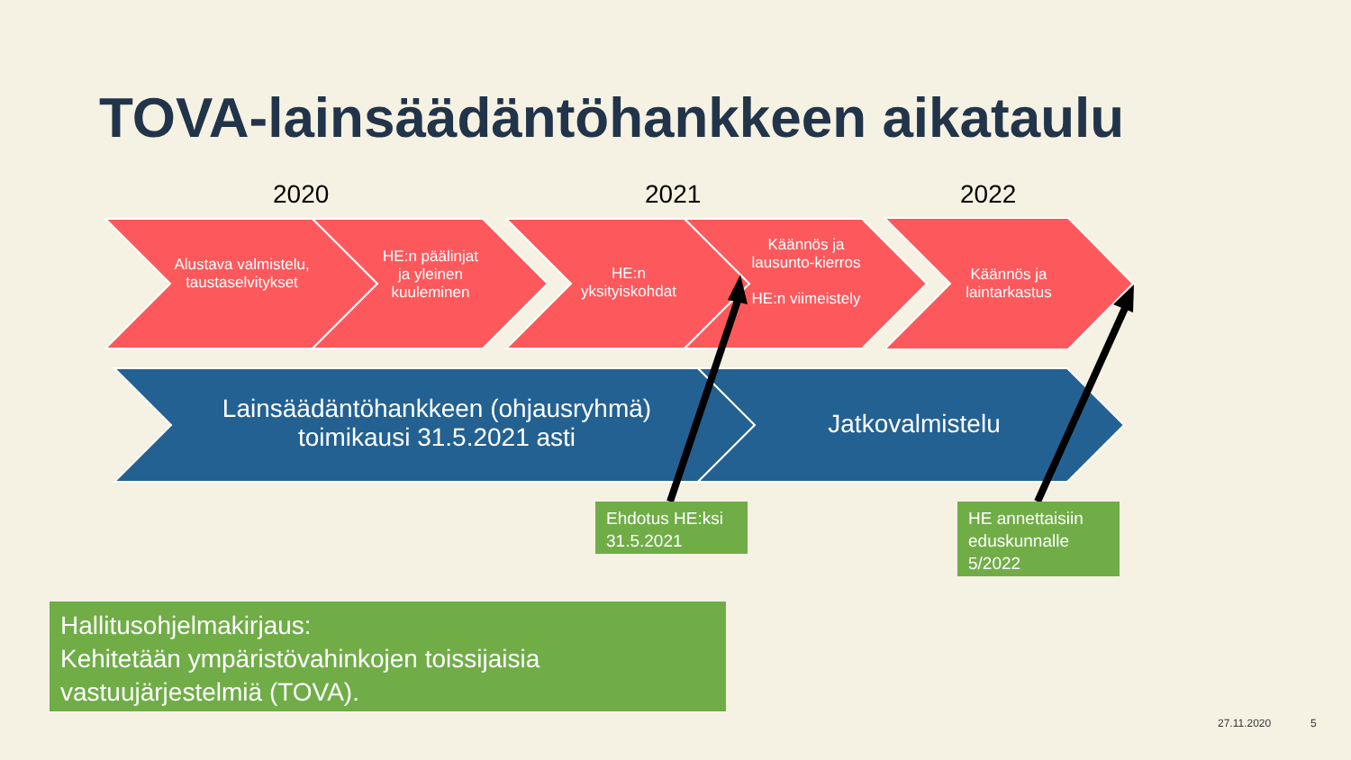TOVA-lainsäädäntöhankkeen aikataulu
2020 2021 2022
Alustava valmistelu, taustaselvitykset
HE:n päälinjat ja yleinen kuuleminen
HE:n yksityiskohdat
Käännös ja lausunto-kierros
HE:n viimeistely
Käännös ja laintarkastus
Lainsäädäntöhankkeen (ohjausryhmä) toimikausi 31.5.2021 asti
Jatkovalmistelu
Ehdotus HE:ksi 31.5.2021
HE annettaisiin eduskunnalle 5/2022
Hallitusohjelmakirjaus:
Kehitetään ympäristövahinkojen toissijaisia vastuujärjestelmiä (TOVA).
27.11.2020 5